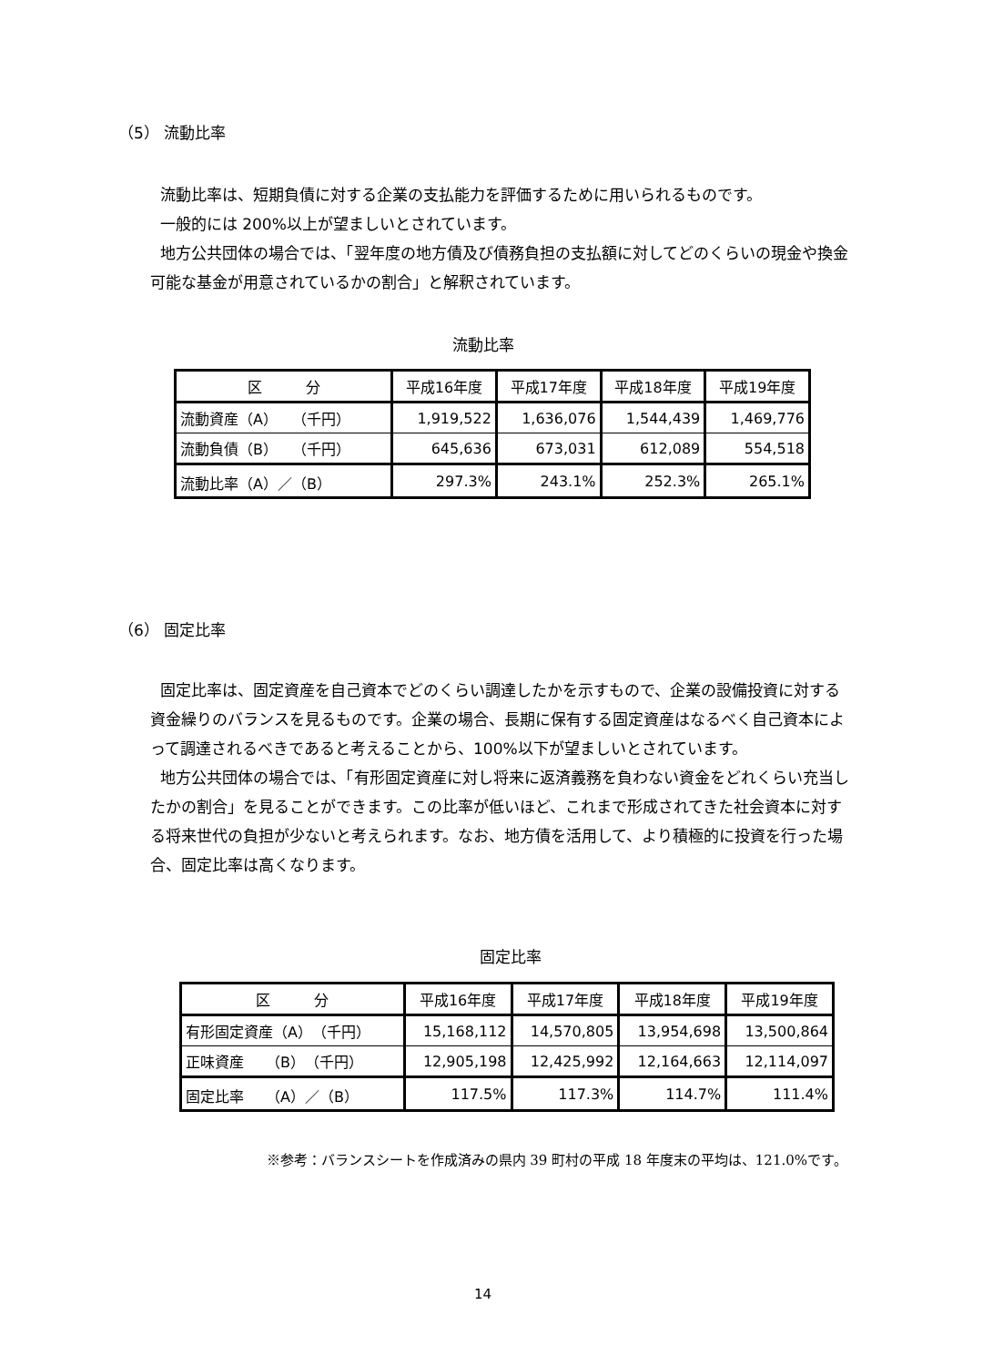（5） 流動比率
流動比率は、短期負債に対する企業の支払能力を評価するために用いられるものです。
一般的には 200%以上が望ましいとされています。
地方公共団体の場合では、「翌年度の地方債及び債務負担の支払額に対してどのくらいの現金や換金可能な基金が用意されているかの割合」と解釈されています。
流動比率
| 区 分 | 平成16年度 | 平成17年度 | 平成18年度 | 平成19年度 |
| --- | --- | --- | --- | --- |
| 流動資産（A） （千円） | 1,919,522 | 1,636,076 | 1,544,439 | 1,469,776 |
| 流動負債（B） （千円） | 645,636 | 673,031 | 612,089 | 554,518 |
| 流動比率（A）／（B） | 297.3% | 243.1% | 252.3% | 265.1% |
（6） 固定比率
固定比率は、固定資産を自己資本でどのくらい調達したかを示すもので、企業の設備投資に対する資金繰りのバランスを見るものです。企業の場合、長期に保有する固定資産はなるべく自己資本によって調達されるべきであると考えることから、100%以下が望ましいとされています。
地方公共団体の場合では、「有形固定資産に対し将来に返済義務を負わない資金をどれくらい充当したかの割合」を見ることができます。この比率が低いほど、これまで形成されてきた社会資本に対する将来世代の負担が少ないと考えられます。なお、地方債を活用して、より積極的に投資を行った場合、固定比率は高くなります。
固定比率
| 区 分 | 平成16年度 | 平成17年度 | 平成18年度 | 平成19年度 |
| --- | --- | --- | --- | --- |
| 有形固定資産（A） （千円） | 15,168,112 | 14,570,805 | 13,954,698 | 13,500,864 |
| 正味資産 （B） （千円） | 12,905,198 | 12,425,992 | 12,164,663 | 12,114,097 |
| 固定比率 （A）／（B） | 117.5% | 117.3% | 114.7% | 111.4% |
※参考：バランスシートを作成済みの県内 39 町村の平成 18 年度末の平均は、121.0%です。
14